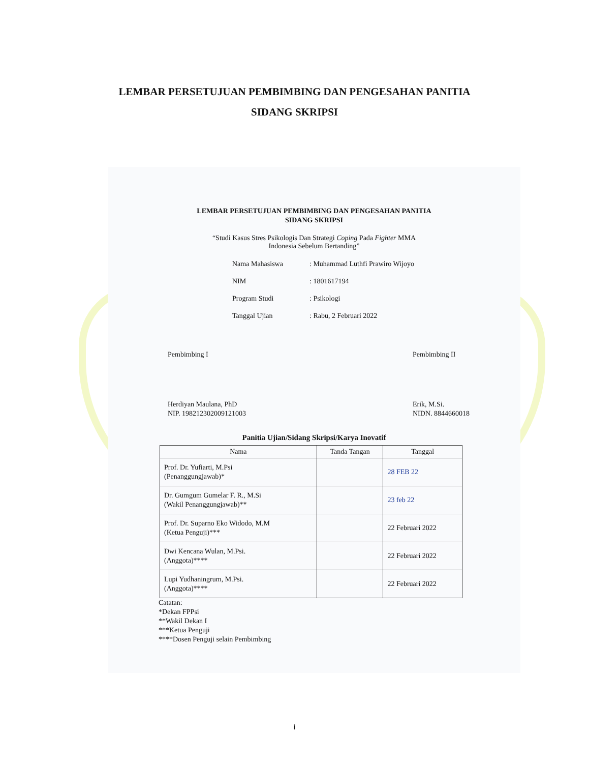LEMBAR PERSETUJUAN PEMBIMBING DAN PENGESAHAN PANITIA
SIDANG SKRIPSI
LEMBAR PERSETUJUAN PEMBIMBING DAN PENGESAHAN PANITIA
SIDANG SKRIPSI
“Studi Kasus Stres Psikologis Dan Strategi Coping Pada Fighter MMA
Indonesia Sebelum Bertanding”
Nama Mahasiswa: Muhammad Luthfi Prawiro Wijoyo
NIM: 1801617194
Program Studi: Psikologi
Tanggal Ujian: Rabu, 2 Februari 2022
Pembimbing I
Herdiyan Maulana, PhD
NIP. 198212302009121003
Pembimbing II
Erik, M.Si.
NIDN. 8844660018
Panitia Ujian/Sidang Skripsi/Karya Inovatif
| Nama | Tanda Tangan | Tanggal |
| --- | --- | --- |
| Prof. Dr. Yufiarti, M.Psi (Penanggungjawab)* | | 28 FEB 22 |
| Dr. Gumgum Gumelar F. R., M.Si (Wakil Penanggungjawab)** | | 23 feb 22 |
| Prof. Dr. Suparno Eko Widodo, M.M (Ketua Penguji)*** | | 22 Februari 2022 |
| Dwi Kencana Wulan, M.Psi. (Anggota)**** | | 22 Februari 2022 |
| Lupi Yudhaningrum, M.Psi. (Anggota)**** | | 22 Februari 2022 |
Catatan:
*Dekan FPPsi
**Wakil Dekan I
***Ketua Penguji
****Dosen Penguji selain Pembimbing
i